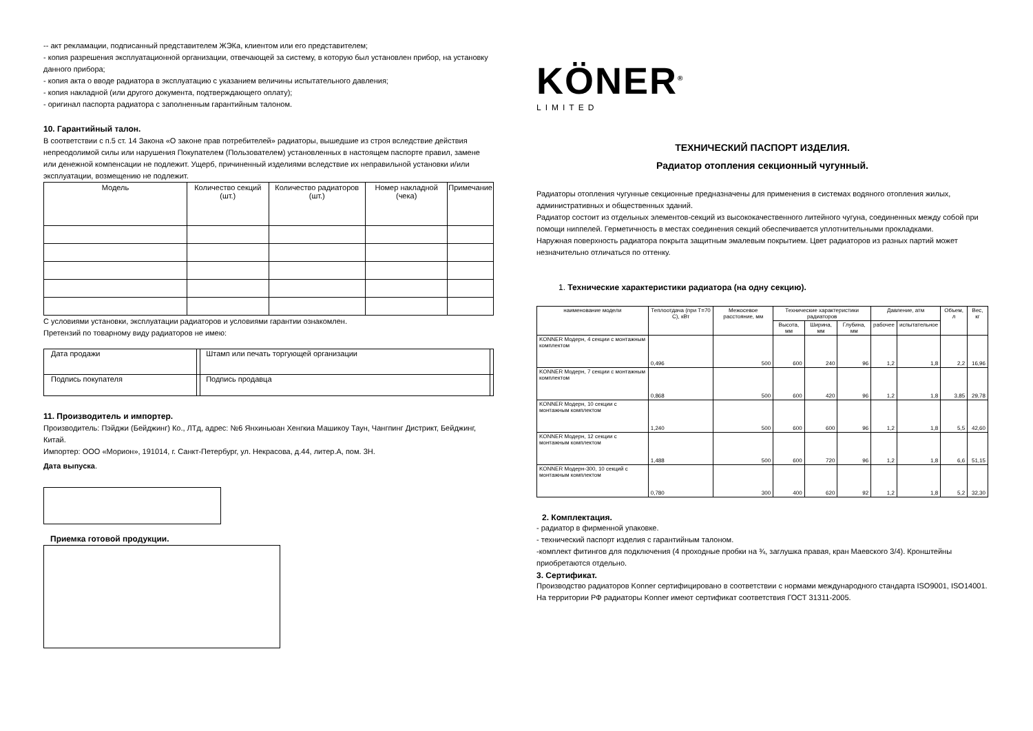-- акт рекламации, подписанный представителем ЖЭКа, клиентом или его представителем;
- копия разрешения эксплуатационной организации, отвечающей за систему, в которую был установлен прибор, на установку данного прибора;
- копия акта о вводе радиатора в эксплуатацию с указанием величины испытательного давления;
- копия накладной (или другого документа, подтверждающего оплату);
- оригинал паспорта радиатора с заполненным гарантийным талоном.
10. Гарантийный талон.
В соответствии с п.5 ст. 14 Закона «О законе прав потребителей» радиаторы, вышедшие из строя вследствие действия непреодолимой силы или нарушения Покупателем (Пользователем) установленных в настоящем паспорте правил, замене или денежной компенсации не подлежит. Ущерб, причиненный изделиями вследствие их неправильной установки и/или эксплуатации, возмещению не подлежит.
| Модель | Количество секций (шт.) | Количество радиаторов (шт.) | Номер накладной (чека) | Примечание |
| --- | --- | --- | --- | --- |
С условиями установки, эксплуатации радиаторов и условиями гарантии ознакомлен.
Претензий по товарному виду радиаторов не имею:
| Дата продажи | | Штамп или печать торгующей организации | |
| Подпись покупателя | | Подпись продавца | |
11. Производитель и импортер.
Производитель: Пэйджи (Бейджинг) Ко., ЛТд, адрес: №6 Янхиньюан Хенгкиа Машикоу Таун, Чангпинг Дистрикт, Бейджинг, Китай.
Импортер: ООО «Морион», 191014, г. Санкт-Петербург, ул. Некрасова, д.44, литер.А, пом. 3Н.
Дата выпуска.
Приемка готовой продукции.
KÖNER<sup>®</sup>
LIMITED
ТЕХНИЧЕСКИЙ ПАСПОРТ ИЗДЕЛИЯ.
Радиатор отопления секционный чугунный.
Радиаторы отопления чугунные секционные предназначены для применения в системах водяного отопления жилых, административных и общественных зданий.
Радиатор состоит из отдельных элементов-секций из высококачественного литейного чугуна, соединенных между собой при помощи ниппелей. Герметичность в местах соединения секций обеспечивается уплотнительными прокладками.
Наружная поверхность радиатора покрыта защитным эмалевым покрытием. Цвет радиаторов из разных партий может незначительно отличаться по оттенку.
1. Технические характеристики радиатора (на одну секцию).
| наименование модели | Теплоотдача (при T=70 С), кВт | Межосевое расстояние, мм | Технические характеристики радиаторов | | | Давление, атм | | Объем, л | Вес, кг |
| --- | --- | --- | --- | --- | --- | --- | --- | --- | --- |
| | | | Высота, мм | Ширина, мм | Глубина, мм | рабочее | испытательное | | |
| KONNER Модерн, 4 секции с монтажным комплектом | 0,496 | 500 | 600 | 240 | 96 | 1,2 | 1,8 | 2,2 | 16,96 |
| KONNER Модерн, 7 секции с монтажным комплектом | 0,868 | 500 | 600 | 420 | 96 | 1,2 | 1,8 | 3,85 | 29,78 |
| KONNER Модерн, 10 секции с монтажным комплектом | 1,240 | 500 | 600 | 600 | 96 | 1,2 | 1,8 | 5,5 | 42,60 |
| KONNER Модерн, 12 секции с монтажным комплектом | 1,488 | 500 | 600 | 720 | 96 | 1,2 | 1,8 | 6,6 | 51,15 |
| KONNER Модерн-300, 10 секций с монтажным комплектом | 0,780 | 300 | 400 | 620 | 92 | 1,2 | 1,8 | 5,2 | 32,30 |
2. Комплектация.
- радиатор в фирменной упаковке.
- технический паспорт изделия с гарантийным талоном.
-комплект фитингов для подключения (4 проходные пробки на ¾, заглушка правая, кран Маевского 3/4). Кронштейны приобретаются отдельно.
3. Сертификат.
Производство радиаторов Konner сертифицировано в соответствии с нормами международного стандарта ISO9001, ISO14001. На территории РФ радиаторы Konner имеют сертификат соответствия ГОСТ 31311-2005.